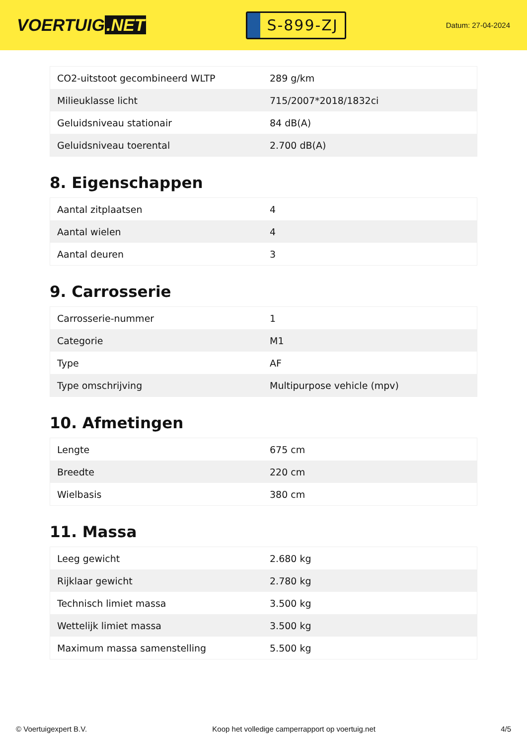VOERTUIG.NET
S-899-ZJ
Datum: 27-04-2024
| CO2-uitstoot gecombineerd WLTP | 289 g/km |
| Milieuklasse licht | 715/2007*2018/1832ci |
| Geluidsniveau stationair | 84 dB(A) |
| Geluidsniveau toerental | 2.700 dB(A) |
8. Eigenschappen
| Aantal zitplaatsen | 4 |
| Aantal wielen | 4 |
| Aantal deuren | 3 |
9. Carrosserie
| Carrosserie-nummer | 1 |
| Categorie | M1 |
| Type | AF |
| Type omschrijving | Multipurpose vehicle (mpv) |
10. Afmetingen
| Lengte | 675 cm |
| Breedte | 220 cm |
| Wielbasis | 380 cm |
11. Massa
| Leeg gewicht | 2.680 kg |
| Rijklaar gewicht | 2.780 kg |
| Technisch limiet massa | 3.500 kg |
| Wettelijk limiet massa | 3.500 kg |
| Maximum massa samenstelling | 5.500 kg |
© Voertuigexpert B.V. Koop het volledige camperrapport op voertuig.net 4/5